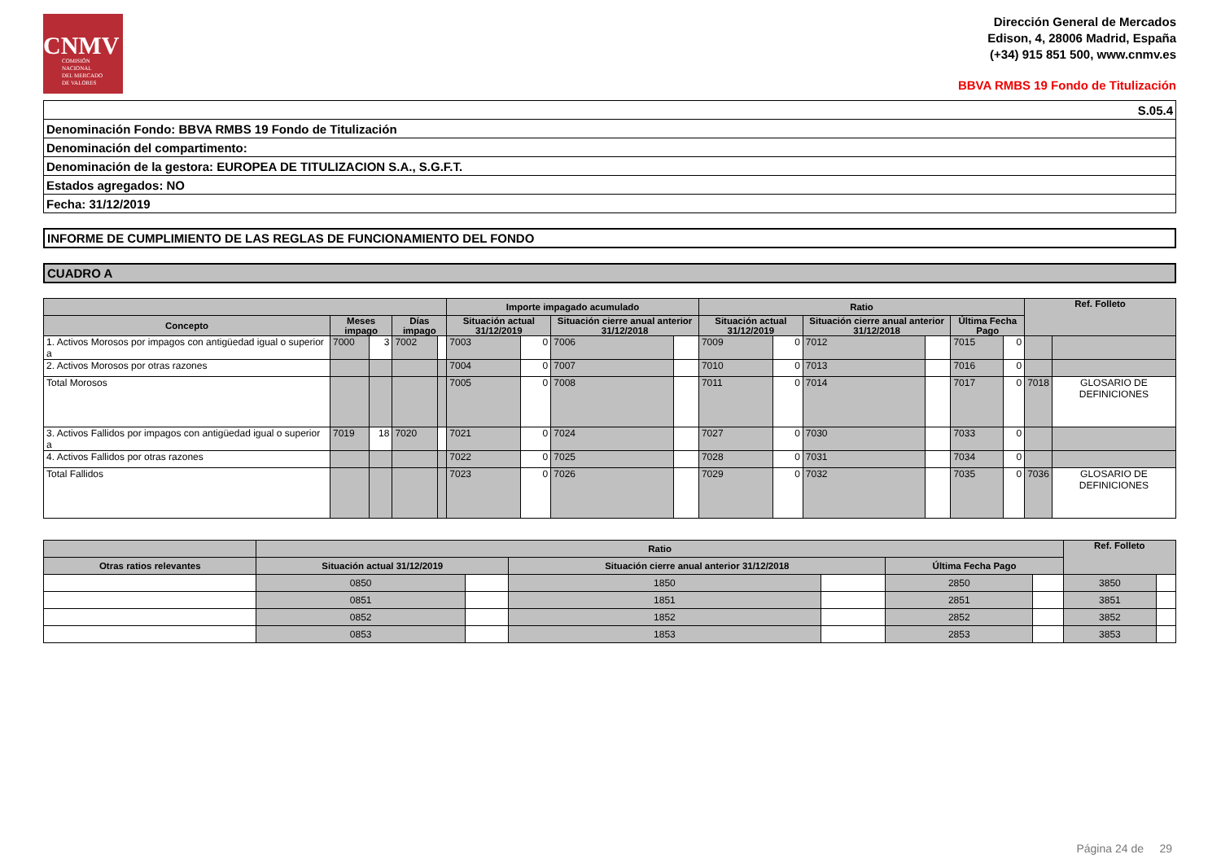CNMV
COMISIÓN
NACIONAL
DEL MERCADO
DE VALORES
Dirección General de Mercados
Edison, 4, 28006 Madrid, España
(+34) 915 851 500, www.cnmv.es
BBVA RMBS 19 Fondo de Titulización
| S.05.4 |
| Denominación Fondo: BBVA RMBS 19 Fondo de Titulización |
| Denominación del compartimento: |
| Denominación de la gestora: EUROPEA DE TITULIZACION S.A., S.G.F.T. |
| Estados agregados: NO |
| Fecha: 31/12/2019 |
INFORME DE CUMPLIMIENTO DE LAS REGLAS DE FUNCIONAMIENTO DEL FONDO
CUADRO A
| | | | | | Importe impagado acumulado | | | | Ratio | | | | | | Ref. Folleto | |
| --- | --- | --- | --- | --- | --- | --- | --- | --- | --- | --- | --- | --- | --- | --- | --- | --- |
| Concepto | Meses impago | | Días impago | | Situación actual 31/12/2019 | | Situación cierre anual anterior 31/12/2018 | | Situación actual 31/12/2019 | | Situación cierre anual anterior 31/12/2018 | | Última Fecha Pago | | | |
| 1. Activos Morosos por impagos con antigüedad igual o superior a | 7000 | 3 | 7002 | | 7003 | 0 | 7006 | | 7009 | 0 | 7012 | | 7015 | 0 | | |
| 2. Activos Morosos por otras razones | | | | | 7004 | 0 | 7007 | | 7010 | 0 | 7013 | | 7016 | 0 | | |
| Total Morosos | | | | | 7005 | 0 | 7008 | | 7011 | 0 | 7014 | | 7017 | 0 | 7018 | GLOSARIO DE DEFINICIONES |
| 3. Activos Fallidos por impagos con antigüedad igual o superior a | 7019 | 18 | 7020 | | 7021 | 0 | 7024 | | 7027 | 0 | 7030 | | 7033 | 0 | | |
| 4. Activos Fallidos por otras razones | | | | | 7022 | 0 | 7025 | | 7028 | 0 | 7031 | | 7034 | 0 | | |
| Total Fallidos | | | | | 7023 | 0 | 7026 | | 7029 | 0 | 7032 | | 7035 | 0 | 7036 | GLOSARIO DE DEFINICIONES |
| | Ratio | | | | | | Ref. Folleto | |
| --- | --- | --- | --- | --- | --- | --- | --- | --- |
| Otras ratios relevantes | Situación actual 31/12/2019 | | Situación cierre anual anterior 31/12/2018 | | Última Fecha Pago | | | |
| | 0850 | | 1850 | | 2850 | | 3850 | |
| | 0851 | | 1851 | | 2851 | | 3851 | |
| | 0852 | | 1852 | | 2852 | | 3852 | |
| | 0853 | | 1853 | | 2853 | | 3853 | |
Página 24 de 29